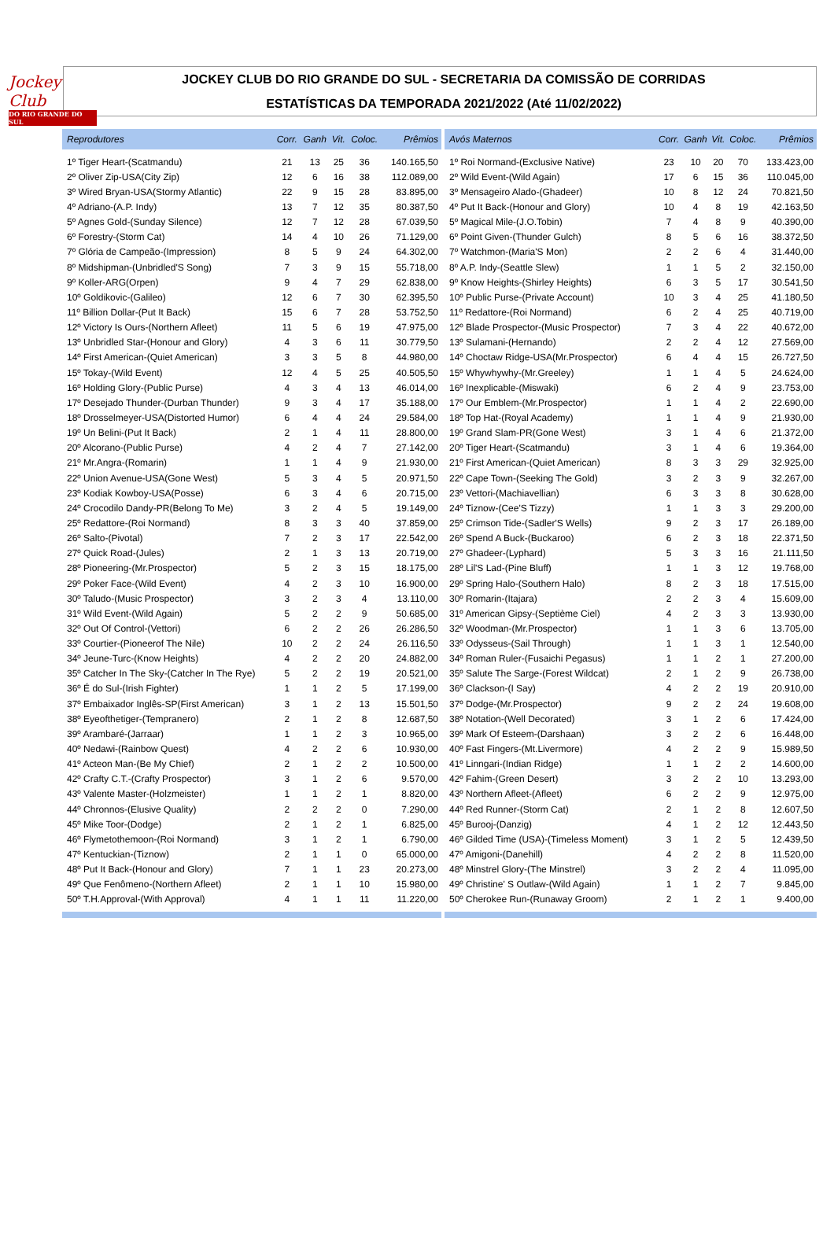Jockey Club
DO RIO GRANDE DO SUL
JOCKEY CLUB DO RIO GRANDE DO SUL - SECRETARIA DA COMISSÃO DE CORRIDAS
ESTATÍSTICAS DA TEMPORADA 2021/2022 (Até 11/02/2022)
| Reprodutores | Corr. | Ganh | Vit. | Coloc. | Prêmios |
| --- | --- | --- | --- | --- | --- |
| 1º Tiger Heart-(Scatmandu) | 21 | 13 | 25 | 36 | 140.165,50 |
| 2º Oliver Zip-USA(City Zip) | 12 | 6 | 16 | 38 | 112.089,00 |
| 3º Wired Bryan-USA(Stormy Atlantic) | 22 | 9 | 15 | 28 | 83.895,00 |
| 4º Adriano-(A.P. Indy) | 13 | 7 | 12 | 35 | 80.387,50 |
| 5º Agnes Gold-(Sunday Silence) | 12 | 7 | 12 | 28 | 67.039,50 |
| 6º Forestry-(Storm Cat) | 14 | 4 | 10 | 26 | 71.129,00 |
| 7º Glória de Campeão-(Impression) | 8 | 5 | 9 | 24 | 64.302,00 |
| 8º Midshipman-(Unbridled'S Song) | 7 | 3 | 9 | 15 | 55.718,00 |
| 9º Koller-ARG(Orpen) | 9 | 4 | 7 | 29 | 62.838,00 |
| 10º Goldikovic-(Galileo) | 12 | 6 | 7 | 30 | 62.395,50 |
| 11º Billion Dollar-(Put It Back) | 15 | 6 | 7 | 28 | 53.752,50 |
| 12º Victory Is Ours-(Northern Afleet) | 11 | 5 | 6 | 19 | 47.975,00 |
| 13º Unbridled Star-(Honour and Glory) | 4 | 3 | 6 | 11 | 30.779,50 |
| 14º First American-(Quiet American) | 3 | 3 | 5 | 8 | 44.980,00 |
| 15º Tokay-(Wild Event) | 12 | 4 | 5 | 25 | 40.505,50 |
| 16º Holding Glory-(Public Purse) | 4 | 3 | 4 | 13 | 46.014,00 |
| 17º Desejado Thunder-(Durban Thunder) | 9 | 3 | 4 | 17 | 35.188,00 |
| 18º Drosselmeyer-USA(Distorted Humor) | 6 | 4 | 4 | 24 | 29.584,00 |
| 19º Un Belini-(Put It Back) | 2 | 1 | 4 | 11 | 28.800,00 |
| 20º Alcorano-(Public Purse) | 4 | 2 | 4 | 7 | 27.142,00 |
| 21º Mr.Angra-(Romarin) | 1 | 1 | 4 | 9 | 21.930,00 |
| 22º Union Avenue-USA(Gone West) | 5 | 3 | 4 | 5 | 20.971,50 |
| 23º Kodiak Kowboy-USA(Posse) | 6 | 3 | 4 | 6 | 20.715,00 |
| 24º Crocodilo Dandy-PR(Belong To Me) | 3 | 2 | 4 | 5 | 19.149,00 |
| 25º Redattore-(Roi Normand) | 8 | 3 | 3 | 40 | 37.859,00 |
| 26º Salto-(Pivotal) | 7 | 2 | 3 | 17 | 22.542,00 |
| 27º Quick Road-(Jules) | 2 | 1 | 3 | 13 | 20.719,00 |
| 28º Pioneering-(Mr.Prospector) | 5 | 2 | 3 | 15 | 18.175,00 |
| 29º Poker Face-(Wild Event) | 4 | 2 | 3 | 10 | 16.900,00 |
| 30º Taludo-(Music Prospector) | 3 | 2 | 3 | 4 | 13.110,00 |
| 31º Wild Event-(Wild Again) | 5 | 2 | 2 | 9 | 50.685,00 |
| 32º Out Of Control-(Vettori) | 6 | 2 | 2 | 26 | 26.286,50 |
| 33º Courtier-(Pioneerof The Nile) | 10 | 2 | 2 | 24 | 26.116,50 |
| 34º Jeune-Turc-(Know Heights) | 4 | 2 | 2 | 20 | 24.882,00 |
| 35º Catcher In The Sky-(Catcher In The Rye) | 5 | 2 | 2 | 19 | 20.521,00 |
| 36º É do Sul-(Irish Fighter) | 1 | 1 | 2 | 5 | 17.199,00 |
| 37º Embaixador Inglês-SP(First American) | 3 | 1 | 2 | 13 | 15.501,50 |
| 38º Eyeofthetiger-(Tempranero) | 2 | 1 | 2 | 8 | 12.687,50 |
| 39º Arambaré-(Jarraar) | 1 | 1 | 2 | 3 | 10.965,00 |
| 40º Nedawi-(Rainbow Quest) | 4 | 2 | 2 | 6 | 10.930,00 |
| 41º Acteon Man-(Be My Chief) | 2 | 1 | 2 | 2 | 10.500,00 |
| 42º Crafty C.T.-(Crafty Prospector) | 3 | 1 | 2 | 6 | 9.570,00 |
| 43º Valente Master-(Holzmeister) | 1 | 1 | 2 | 1 | 8.820,00 |
| 44º Chronnos-(Elusive Quality) | 2 | 2 | 2 | 0 | 7.290,00 |
| 45º Mike Toor-(Dodge) | 2 | 1 | 2 | 1 | 6.825,00 |
| 46º Flymetothemoon-(Roi Normand) | 3 | 1 | 2 | 1 | 6.790,00 |
| 47º Kentuckian-(Tiznow) | 2 | 1 | 1 | 0 | 65.000,00 |
| 48º Put It Back-(Honour and Glory) | 7 | 1 | 1 | 23 | 20.273,00 |
| 49º Que Fenômeno-(Northern Afleet) | 2 | 1 | 1 | 10 | 15.980,00 |
| 50º T.H.Approval-(With Approval) | 4 | 1 | 1 | 11 | 11.220,00 |
| Avós Maternos | Corr. | Ganh | Vit. | Coloc. | Prêmios |
| --- | --- | --- | --- | --- | --- |
| 1º Roi Normand-(Exclusive Native) | 23 | 10 | 20 | 70 | 133.423,00 |
| 2º Wild Event-(Wild Again) | 17 | 6 | 15 | 36 | 110.045,00 |
| 3º Mensageiro Alado-(Ghadeer) | 10 | 8 | 12 | 24 | 70.821,50 |
| 4º Put It Back-(Honour and Glory) | 10 | 4 | 8 | 19 | 42.163,50 |
| 5º Magical Mile-(J.O.Tobin) | 7 | 4 | 8 | 9 | 40.390,00 |
| 6º Point Given-(Thunder Gulch) | 8 | 5 | 6 | 16 | 38.372,50 |
| 7º Watchmon-(Maria'S Mon) | 2 | 2 | 6 | 4 | 31.440,00 |
| 8º A.P. Indy-(Seattle Slew) | 1 | 1 | 5 | 2 | 32.150,00 |
| 9º Know Heights-(Shirley Heights) | 6 | 3 | 5 | 17 | 30.541,50 |
| 10º Public Purse-(Private Account) | 10 | 3 | 4 | 25 | 41.180,50 |
| 11º Redattore-(Roi Normand) | 6 | 2 | 4 | 25 | 40.719,00 |
| 12º Blade Prospector-(Music Prospector) | 7 | 3 | 4 | 22 | 40.672,00 |
| 13º Sulamani-(Hernando) | 2 | 2 | 4 | 12 | 27.569,00 |
| 14º Choctaw Ridge-USA(Mr.Prospector) | 6 | 4 | 4 | 15 | 26.727,50 |
| 15º Whywhywhy-(Mr.Greeley) | 1 | 1 | 4 | 5 | 24.624,00 |
| 16º Inexplicable-(Miswaki) | 6 | 2 | 4 | 9 | 23.753,00 |
| 17º Our Emblem-(Mr.Prospector) | 1 | 1 | 4 | 2 | 22.690,00 |
| 18º Top Hat-(Royal Academy) | 1 | 1 | 4 | 9 | 21.930,00 |
| 19º Grand Slam-PR(Gone West) | 3 | 1 | 4 | 6 | 21.372,00 |
| 20º Tiger Heart-(Scatmandu) | 3 | 1 | 4 | 6 | 19.364,00 |
| 21º First American-(Quiet American) | 8 | 3 | 3 | 29 | 32.925,00 |
| 22º Cape Town-(Seeking The Gold) | 3 | 2 | 3 | 9 | 32.267,00 |
| 23º Vettori-(Machiavellian) | 6 | 3 | 3 | 8 | 30.628,00 |
| 24º Tiznow-(Cee'S Tizzy) | 1 | 1 | 3 | 3 | 29.200,00 |
| 25º Crimson Tide-(Sadler'S Wells) | 9 | 2 | 3 | 17 | 26.189,00 |
| 26º Spend A Buck-(Buckaroo) | 6 | 2 | 3 | 18 | 22.371,50 |
| 27º Ghadeer-(Lyphard) | 5 | 3 | 3 | 16 | 21.111,50 |
| 28º Lil'S Lad-(Pine Bluff) | 1 | 1 | 3 | 12 | 19.768,00 |
| 29º Spring Halo-(Southern Halo) | 8 | 2 | 3 | 18 | 17.515,00 |
| 30º Romarin-(Itajara) | 2 | 2 | 3 | 4 | 15.609,00 |
| 31º American Gipsy-(Septième Ciel) | 4 | 2 | 3 | 3 | 13.930,00 |
| 32º Woodman-(Mr.Prospector) | 1 | 1 | 3 | 6 | 13.705,00 |
| 33º Odysseus-(Sail Through) | 1 | 1 | 3 | 1 | 12.540,00 |
| 34º Roman Ruler-(Fusaichi Pegasus) | 1 | 1 | 2 | 1 | 27.200,00 |
| 35º Salute The Sarge-(Forest Wildcat) | 2 | 1 | 2 | 9 | 26.738,00 |
| 36º Clackson-(I Say) | 4 | 2 | 2 | 19 | 20.910,00 |
| 37º Dodge-(Mr.Prospector) | 9 | 2 | 2 | 24 | 19.608,00 |
| 38º Notation-(Well Decorated) | 3 | 1 | 2 | 6 | 17.424,00 |
| 39º Mark Of Esteem-(Darshaan) | 3 | 2 | 2 | 6 | 16.448,00 |
| 40º Fast Fingers-(Mt.Livermore) | 4 | 2 | 2 | 9 | 15.989,50 |
| 41º Linngari-(Indian Ridge) | 1 | 1 | 2 | 2 | 14.600,00 |
| 42º Fahim-(Green Desert) | 3 | 2 | 2 | 10 | 13.293,00 |
| 43º Northern Afleet-(Afleet) | 6 | 2 | 2 | 9 | 12.975,00 |
| 44º Red Runner-(Storm Cat) | 2 | 1 | 2 | 8 | 12.607,50 |
| 45º Burooj-(Danzig) | 4 | 1 | 2 | 12 | 12.443,50 |
| 46º Gilded Time (USA)-(Timeless Moment) | 3 | 1 | 2 | 5 | 12.439,50 |
| 47º Amigoni-(Danehill) | 4 | 2 | 2 | 8 | 11.520,00 |
| 48º Minstrel Glory-(The Minstrel) | 3 | 2 | 2 | 4 | 11.095,00 |
| 49º Christine' S Outlaw-(Wild Again) | 1 | 1 | 2 | 7 | 9.845,00 |
| 50º Cherokee Run-(Runaway Groom) | 2 | 1 | 2 | 1 | 9.400,00 |